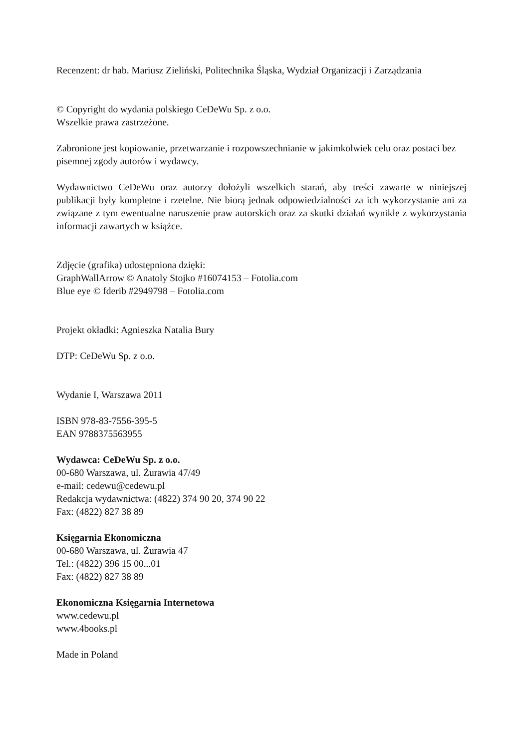Recenzent: dr hab. Mariusz Zieliński, Politechnika Śląska, Wydział Organizacji i Zarządzania
© Copyright do wydania polskiego CeDeWu Sp. z o.o.
Wszelkie prawa zastrzeżone.
Zabronione jest kopiowanie, przetwarzanie i rozpowszechnianie w jakimkolwiek celu oraz postaci bez pisemnej zgody autorów i wydawcy.
Wydawnictwo CeDeWu oraz autorzy dołożyli wszelkich starań, aby treści zawarte w niniejszej publikacji były kompletne i rzetelne. Nie biorą jednak odpowiedzialności za ich wykorzystanie ani za związane z tym ewentualne naruszenie praw autorskich oraz za skutki działań wynikłe z wykorzystania informacji zawartych w książce.
Zdjęcie (grafika) udostępniona dzięki:
GraphWallArrow © Anatoly Stojko #16074153 – Fotolia.com
Blue eye © fderib #2949798 – Fotolia.com
Projekt okładki: Agnieszka Natalia Bury
DTP: CeDeWu Sp. z o.o.
Wydanie I, Warszawa 2011
ISBN 978-83-7556-395-5
EAN 9788375563955
Wydawca: CeDeWu Sp. z o.o.
00-680 Warszawa, ul. Żurawia 47/49
e-mail: cedewu@cedewu.pl
Redakcja wydawnictwa: (4822) 374 90 20, 374 90 22
Fax: (4822) 827 38 89
Księgarnia Ekonomiczna
00-680 Warszawa, ul. Żurawia 47
Tel.: (4822) 396 15 00...01
Fax: (4822) 827 38 89
Ekonomiczna Księgarnia Internetowa
www.cedewu.pl
www.4books.pl
Made in Poland